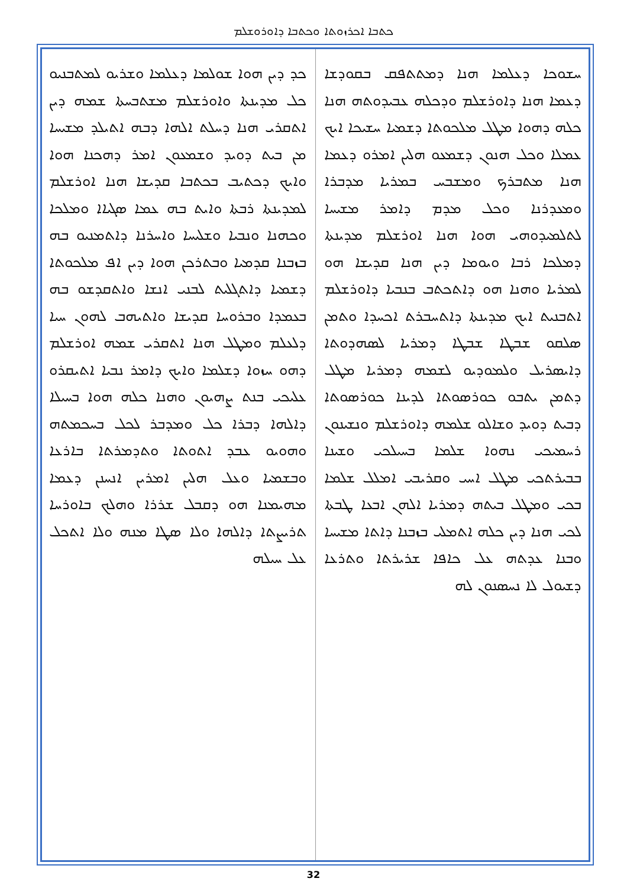ܟܬܒܐ ܐܟܪܙܘܬܐ ܘܟܬܒܐ ܕܐܘܪܘܫܠܡ
ܟܕ ܕܝܢ ܗܘܐ ܫܘܠܡܐ ܕܥܠܡܐ ܘܫܪܝܘ ܠܡܬܒܢܝܘ ܟܠ ܡܕܝܢܬܐ ܘܐܘܪܫܠܡ ܡܫܬܒܚܬܐ ܫܡܗ ܕܝܢ ܐܬܩܪܝ ܗܢܐ ܕܚܠܬ ܐܠܗܐ ܕܒܗ ܐܬܝܠܕ ܡܫܝܚܐ ܡܢ ܒܝܬ ܕܘܝܕ ܘܫܡܥܘܢ ܐܡܪ ܕܗܟܢܐ ܗܘܐ ܘܐܝܟ ܕܟܬܝܒ ܒܟܬܒܐ ܩܕܝܫܐ ܗܢܐ ܐܘܪܫܠܡ ܠܡܕܝܢܬܐ ܪܒܬܐ ܘܐܝܬ ܒܗ ܥܡܐ ܣܓܝܐܐ ܘܡܠܟܐ ܘܟܗܢܐ ܘܢܒܝܐ ܘܫܠܝܚܐ ܘܐܚܪܢܐ ܕܐܬܡܢܝܘ ܒܗ ܒܙܒܢܐ ܩܕܡܝܐ ܘܒܬܪܟܢ ܗܘܐ ܕܝܢ ܐܦ ܡܠܟܘܬܐ ܕܫܡܝܐ ܕܐܬܓܠܝܬ ܠܒܢܝ ܐܢܫܐ ܘܐܬܩܕܫܘ ܒܗ ܒܥܡܕܐ ܘܒܪܘܚܐ ܩܕܝܫܐ ܘܐܬܝܗܒ ܠܗܘܢ ܚܝܐ ܕܠܥܠܡ ܘܡܛܠ ܗܢܐ ܐܬܩܪܝ ܫܡܗ ܐܘܪܫܠܡ ܕܗܘ ܚܙܘܐ ܕܫܠܡܐ ܘܐܝܟ ܕܐܡܪ ܢܒܝܐ ܐܬܝܩܪܘ ܥܠܝܟܝ ܒܢܬ ܨܗܝܘܢ ܘܗܢܐ ܟܠܗ ܗܘܐ ܒܚܝܠܐ ܕܐܠܗܐ ܕܒܪܐ ܟܠ ܘܡܕܒܪ ܠܟܠ ܒܚܟܡܬܗ ܘܗܘܝܘ ܥܒܕ ܐܬܘܬܐ ܘܬܕܡܪܬܐ ܒܐܪܥܐ ܘܒܫܡܝܐ ܘܥܠ ܗܠܝܢ ܐܡܪܝܢ ܐܢܚܢܢ ܕܥܡܐ ܡܗܝܡܢܐ ܗܘ ܕܩܒܠ ܫܪܪܐ ܘܗܠܟ ܒܐܘܪܚܐ ܬܪܝܨܬܐ ܕܐܠܗܐ ܘܠܐ ܣܛܐ ܡܢܗ ܘܠܐ ܐܬܟܠ ܥܠ ܚܝܠܗ
ܚܫܘܟܐ ܕܥܠܡܐ ܗܢܐ ܕܡܬܬܦܩ ܒܩܘܕܫܐ ܕܥܡܐ ܗܢܐ ܕܐܘܪܫܠܡ ܘܕܟܠܗ ܥܒܝܕܘܬܗ ܗܢܐ ܟܠܗ ܕܗܘܐ ܡܛܠ ܡܠܟܘܬܐ ܕܫܡܝܐ ܚܫܝܟܐ ܐܝܟ ܥܡܠܐ ܘܟܠ ܗܢܘܢ ܕܫܡܥܘ ܗܠܝܢ ܐܡܪܘ ܕܥܡܐ ܗܢܐ ܡܬܒܪܟ ܘܡܫܒܚ ܒܡܪܝܐ ܡܕܒܪܐ ܘܡܥܕܪܢܐ ܘܟܠ ܡܕܡ ܕܐܡܪ ܡܫܝܚܐ ܠܬܠܡܝܕܘܗܝ ܗܘܐ ܗܢܐ ܐܘܪܫܠܡ ܡܕܝܢܬܐ ܕܡܠܟܐ ܪܒܐ ܘܝܘܡܐ ܕܝܢ ܗܢܐ ܩܕܝܫܐ ܗܘ ܠܡܪܝܐ ܘܗܢܐ ܗܘ ܕܐܬܟܬܒ ܒܢܒܝܐ ܕܐܘܪܫܠܡ ܐܬܒܢܝܬ ܐܝܟ ܡܕܝܢܬܐ ܕܐܬܚܒܪܬ ܐܟܚܕܐ ܘܬܡܢ ܣܠܩܘ ܫܒܛܐ ܫܒܛܐ ܕܡܪܝܐ ܠܣܗܕܘܬܐ ܕܐܝܣܪܝܠ ܘܠܡܘܕܝܘ ܠܫܡܗ ܕܡܪܝܐ ܡܛܠ ܕܬܡܢ ܝܬܒܘ ܟܘܪܣܘܬܐ ܠܕܝܢܐ ܟܘܪܣܘܬܐ ܕܒܝܬ ܕܘܝܕ ܘܫܐܠܘ ܫܠܡܗ ܕܐܘܪܫܠܡ ܘܢܫܝܢܘܢ ܪܚܡܝܟܝ ܢܗܘܐ ܫܠܡܐ ܒܚܝܠܟܝ ܘܫܝܢܐ ܒܒܝܪܬܟܝ ܡܛܠ ܐܚܝ ܘܩܪܝܒܝ ܐܡܠܠ ܫܠܡܐ ܒܟܝ ܘܡܛܠ ܒܝܬܗ ܕܡܪܝܐ ܐܠܗܢ ܐܒܥܐ ܛܒܬܐ ܠܟܝ ܗܢܐ ܕܝܢ ܟܠܗ ܐܬܡܠܝ ܒܙܒܢܐ ܕܐܬܐ ܡܫܝܚܐ ܘܒܢܐ ܥܕܬܗ ܥܠ ܟܐܦܐ ܫܪܝܪܬܐ ܘܬܪܥܐ ܕܫܝܘܠ ܠܐ ܢܚܣܢܘܢ ܠܗ
32